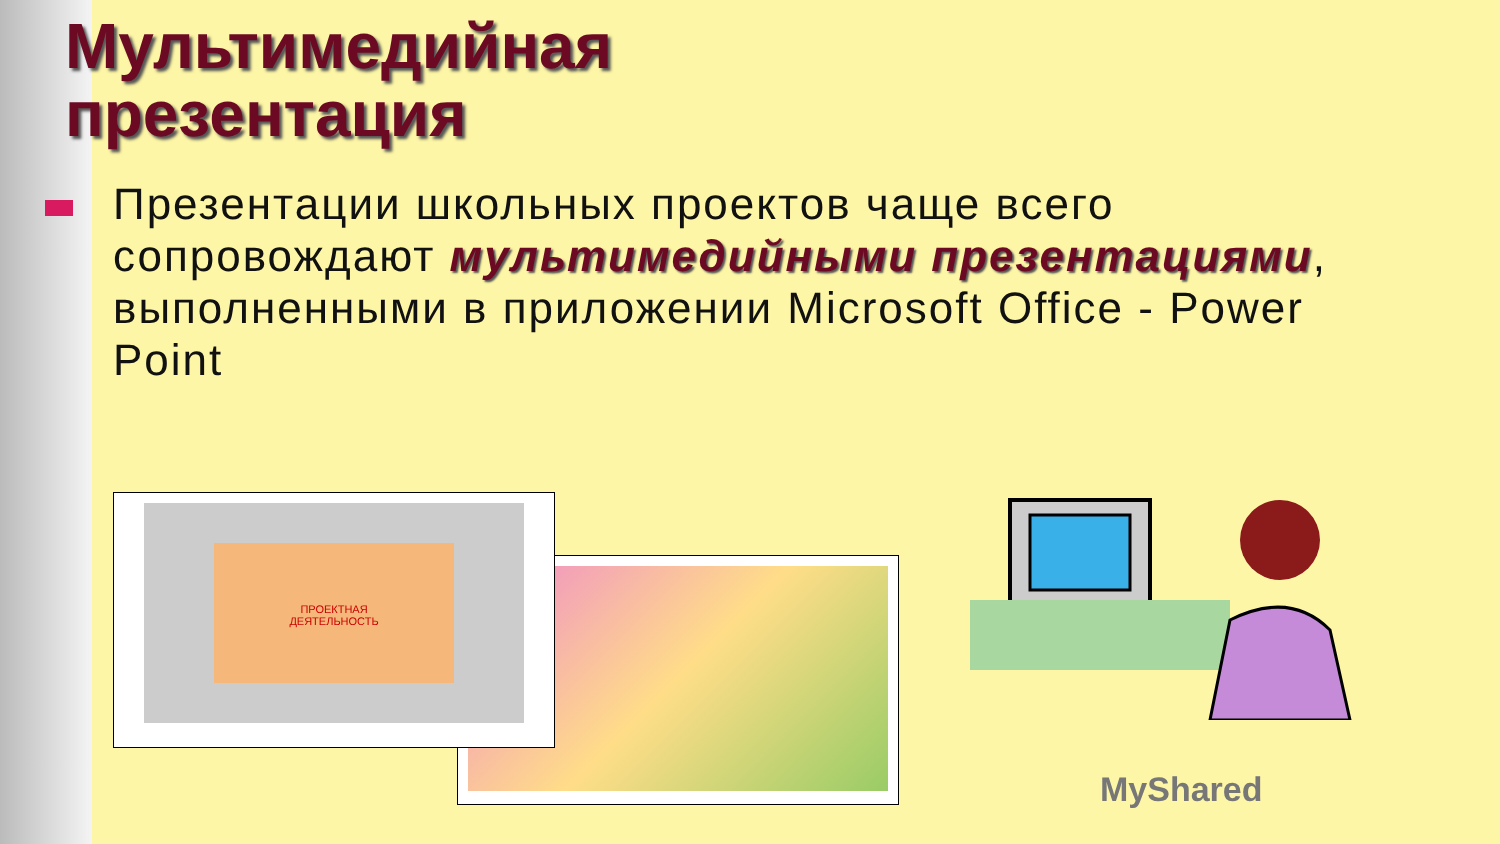Мультимедийная
презентация
Презентации школьных проектов чаще всего сопровождают мультимедийными презентациями, выполненными в приложении Microsoft Office - Power Point
ПРОЕКТНАЯ
ДЕЯТЕЛЬНОСТЬ
MyShared